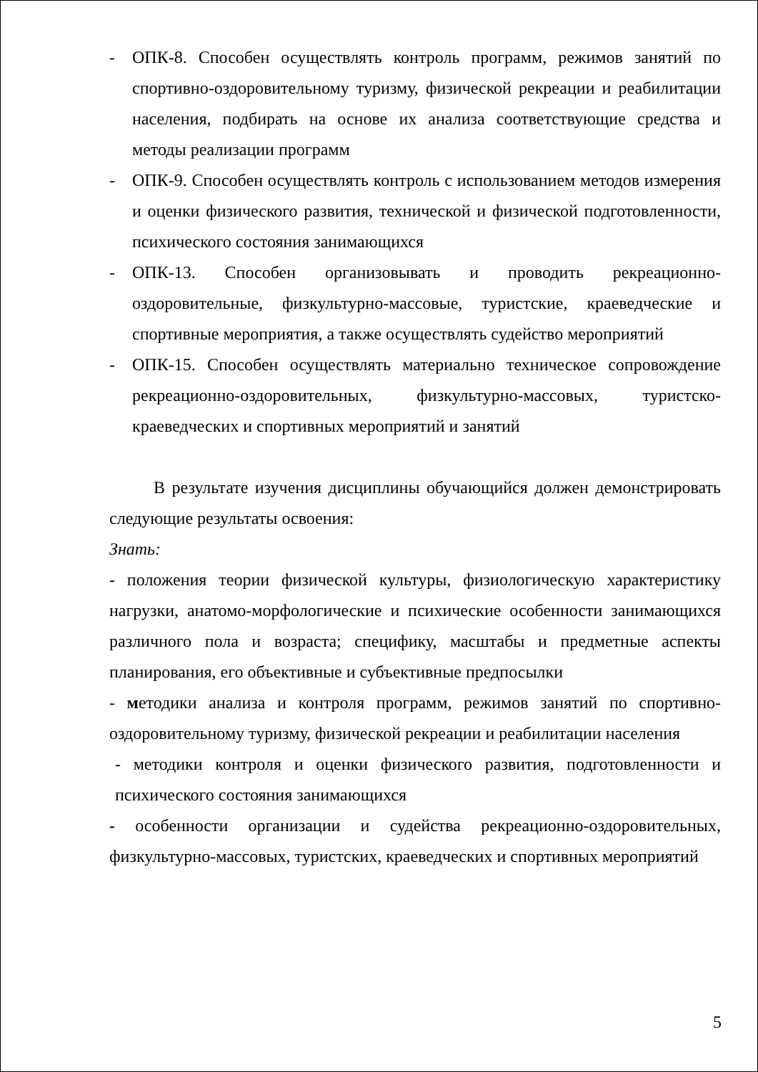- ОПК-8. Способен осуществлять контроль программ, режимов занятий по спортивно-оздоровительному туризму, физической рекреации и реабилитации населения, подбирать на основе их анализа соответствующие средства и методы реализации программ
- ОПК-9. Способен осуществлять контроль с использованием методов измерения и оценки физического развития, технической и физической подготовленности, психического состояния занимающихся
- ОПК-13. Способен организовывать и проводить рекреационно-оздоровительные, физкультурно-массовые, туристские, краеведческие и спортивные мероприятия, а также осуществлять судейство мероприятий
- ОПК-15. Способен осуществлять материально техническое сопровождение рекреационно-оздоровительных, физкультурно-массовых, туристско-краеведческих и спортивных мероприятий и занятий
В результате изучения дисциплины обучающийся должен демонстрировать следующие результаты освоения:
Знать:
- положения теории физической культуры, физиологическую характеристику нагрузки, анатомо-морфологические и психические особенности занимающихся различного пола и возраста; специфику, масштабы и предметные аспекты планирования, его объективные и субъективные предпосылки
- методики анализа и контроля программ, режимов занятий по спортивно-оздоровительному туризму, физической рекреации и реабилитации населения
- методики контроля и оценки физического развития, подготовленности и психического состояния занимающихся
- особенности организации и судейства рекреационно-оздоровительных, физкультурно-массовых, туристских, краеведческих и спортивных мероприятий
5